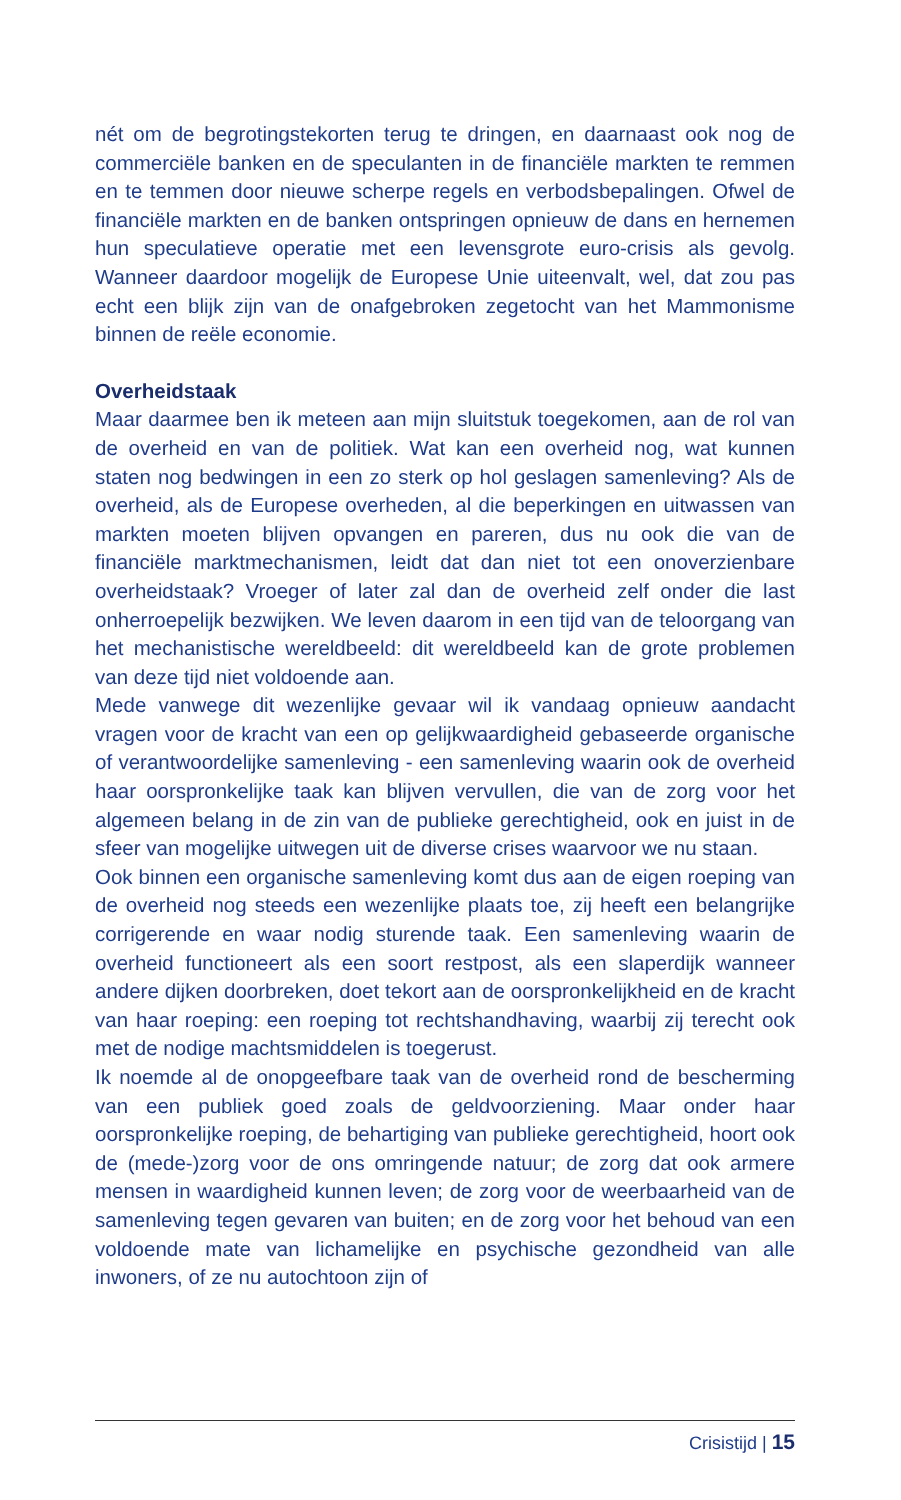nét om de begrotingstekorten terug te dringen, en daarnaast ook nog de commerciële banken en de speculanten in de financiële markten te remmen en te temmen door nieuwe scherpe regels en verbodsbepalingen. Ofwel de financiële markten en de banken ontspringen opnieuw de dans en hernemen hun speculatieve operatie met een levensgrote euro-crisis als gevolg. Wanneer daardoor mogelijk de Europese Unie uiteenvalt, wel, dat zou pas echt een blijk zijn van de onafgebroken zegetocht van het Mammonisme binnen de reële economie.
Overheidstaak
Maar daarmee ben ik meteen aan mijn sluitstuk toegekomen, aan de rol van de overheid en van de politiek. Wat kan een overheid nog, wat kunnen staten nog bedwingen in een zo sterk op hol geslagen samenleving? Als de overheid, als de Europese overheden, al die beperkingen en uitwassen van markten moeten blijven opvangen en pareren, dus nu ook die van de financiële marktmechanismen, leidt dat dan niet tot een onoverzienbare overheidstaak? Vroeger of later zal dan de overheid zelf onder die last onherroepelijk bezwijken. We leven daarom in een tijd van de teloorgang van het mechanistische wereldbeeld: dit wereldbeeld kan de grote problemen van deze tijd niet voldoende aan.
Mede vanwege dit wezenlijke gevaar wil ik vandaag opnieuw aandacht vragen voor de kracht van een op gelijkwaardigheid gebaseerde organische of verantwoordelijke samenleving - een samenleving waarin ook de overheid haar oorspronkelijke taak kan blijven vervullen, die van de zorg voor het algemeen belang in de zin van de publieke gerechtigheid, ook en juist in de sfeer van mogelijke uitwegen uit de diverse crises waarvoor we nu staan.
Ook binnen een organische samenleving komt dus aan de eigen roeping van de overheid nog steeds een wezenlijke plaats toe, zij heeft een belangrijke corrigerende en waar nodig sturende taak. Een samenleving waarin de overheid functioneert als een soort restpost, als een slaperdijk wanneer andere dijken doorbreken, doet tekort aan de oorspronkelijkheid en de kracht van haar roeping: een roeping tot rechtshandhaving, waarbij zij terecht ook met de nodige machtsmiddelen is toegerust.
Ik noemde al de onopgeefbare taak van de overheid rond de bescherming van een publiek goed zoals de geldvoorziening. Maar onder haar oorspronkelijke roeping, de behartiging van publieke gerechtigheid, hoort ook de (mede-)zorg voor de ons omringende natuur; de zorg dat ook armere mensen in waardigheid kunnen leven; de zorg voor de weerbaarheid van de samenleving tegen gevaren van buiten; en de zorg voor het behoud van een voldoende mate van lichamelijke en psychische gezondheid van alle inwoners, of ze nu autochtoon zijn of
Crisistijd | 15